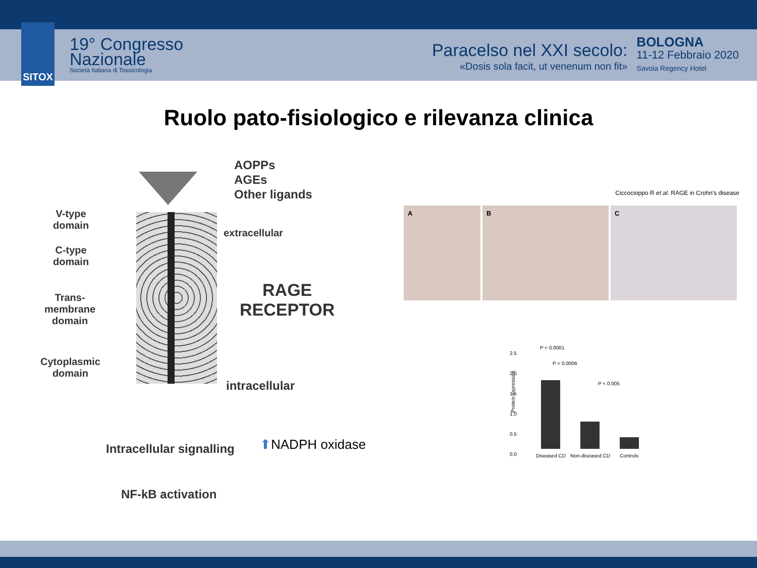SITOX
19° Congresso
Nazionale
Società Italiana di Tossicologia
Paracelso nel XXI secolo:
«Dosis sola facit, ut venenum non fit»
BOLOGNA
11-12 Febbraio 2020
Savoia Regency Hotel
Ruolo pato-fisiologico e rilevanza clinica
AOPPs
AGEs
Other ligands
V-type
domain
C-type
domain
Trans-
membrane
domain
Cytoplasmic
domain
extracellular
RAGE
RECEPTOR
intracellular
Intracellular signalling
NF-kB activation
⬆NADPH oxidase
Ciccocioppo R et al. RAGE in Crohn's disease
A B C
Protein expression
2.5
2.0
1.5
1.0
0.5
0.0
P < 0.0001
P < 0.0006
P < 0.005
Diseased CD Non-diseased CD Controls